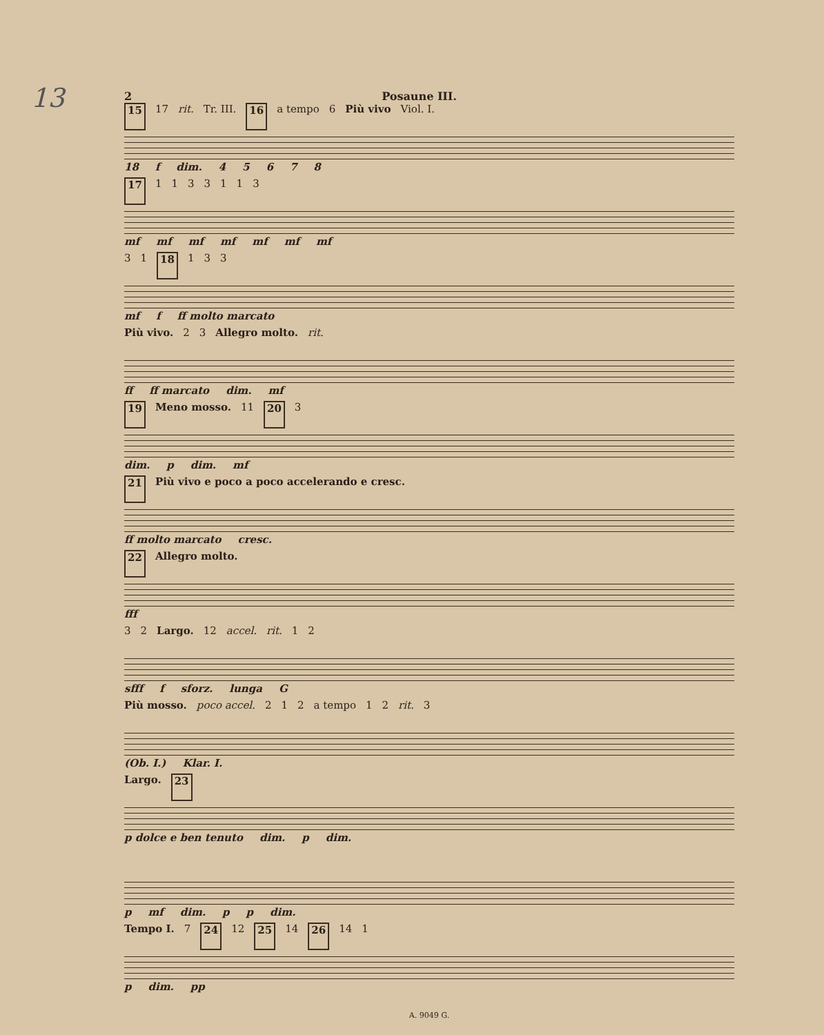13
2 Posaune III.
15 17 rit. Tr. III. 16 a tempo 6 Più vivo Viol. I.
18 f dim. 45678
17 1133113
mf mf mf mf mf mf mf
3 1 18 1 3 3
mf f ff molto marcato
Più vivo. 2 3 Allegro molto. rit.
ff ff marcato dim. mf
19 Meno mosso. 11 20 3
dim. p dim. mf
21 Più vivo e poco a poco accelerando e cresc.
ff molto marcato cresc.
22 Allegro molto.
fff
3 2 Largo. 12 accel. rit. 1 2
sfff f sforz. lunga G
Più mosso. poco accel. 2 1 2 a tempo 1 2 rit. 3
(Ob. I.) Klar. I.
Largo. 23
p dolce e ben tenuto dim. p dim.
p mf dim. p p dim.
Tempo I. 7 24 12 25 14 26 14 1
p dim. pp
A. 9049 G.